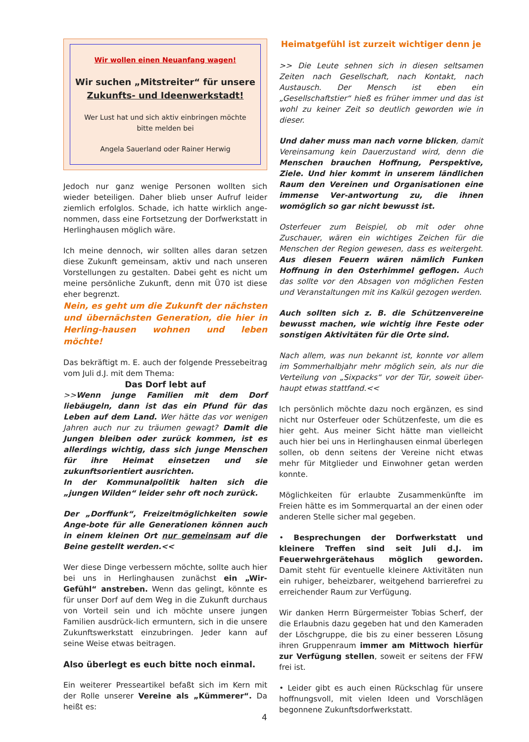Wir wollen einen Neuanfang wagen!
Wir suchen „Mitstreiter“ für unsere Zukunfts- und Ideenwerkstadt!
Wer Lust hat und sich aktiv einbringen möchte bitte melden bei
Angela Sauerland oder Rainer Herwig
Jedoch nur ganz wenige Personen wollten sich wieder beteiligen. Daher blieb unser Aufruf leider ziemlich erfolglos. Schade, ich hatte wirklich ange-nommen, dass eine Fortsetzung der Dorfwerkstatt in Herlinghausen möglich wäre.
Ich meine dennoch, wir sollten alles daran setzen diese Zukunft gemeinsam, aktiv und nach unseren Vorstellungen zu gestalten. Dabei geht es nicht um meine persönliche Zukunft, denn mit Ü70 ist diese eher begrenzt.
Nein, es geht um die Zukunft der nächsten und übernächsten Generation, die hier in Herling-hausen wohnen und leben möchte!
Das bekräftigt m. E. auch der folgende Pressebeitrag vom Juli d.J. mit dem Thema:
Das Dorf lebt auf
>>Wenn junge Familien mit dem Dorf liebäugeln, dann ist das ein Pfund für das Leben auf dem Land. Wer hätte das vor wenigen Jahren auch nur zu träumen gewagt? Damit die Jungen bleiben oder zurück kommen, ist es allerdings wichtig, dass sich junge Menschen für ihre Heimat einsetzen und sie zukunftsorientiert ausrichten.
In der Kommunalpolitik halten sich die „jungen Wilden“ leider sehr oft noch zurück.
Der „Dorffunk“, Freizeitmöglichkeiten sowie Ange-bote für alle Generationen können auch in einem kleinen Ort nur gemeinsam auf die Beine gestellt werden.<<
Wer diese Dinge verbessern möchte, sollte auch hier bei uns in Herlinghausen zunächst ein „Wir-Gefühl“ anstreben. Wenn das gelingt, könnte es für unser Dorf auf dem Weg in die Zukunft durchaus von Vorteil sein und ich möchte unsere jungen Familien ausdrück-lich ermuntern, sich in die unsere Zukunftswerkstatt einzubringen. Jeder kann auf seine Weise etwas beitragen.
Also überlegt es euch bitte noch einmal.
Ein weiterer Presseartikel befaßt sich im Kern mit der Rolle unserer Vereine als „Kümmerer“. Da heißt es:
Heimatgefühl ist zurzeit wichtiger denn je
>> Die Leute sehnen sich in diesen seltsamen Zeiten nach Gesellschaft, nach Kontakt, nach Austausch. Der Mensch ist eben ein „Gesellschaftstier“ hieß es früher immer und das ist wohl zu keiner Zeit so deutlich geworden wie in dieser.
Und daher muss man nach vorne blicken, damit Vereinsamung kein Dauerzustand wird, denn die Menschen brauchen Hoffnung, Perspektive, Ziele. Und hier kommt in unserem ländlichen Raum den Vereinen und Organisationen eine immense Ver-antwortung zu, die ihnen womöglich so gar nicht bewusst ist.
Osterfeuer zum Beispiel, ob mit oder ohne Zuschauer, wären ein wichtiges Zeichen für die Menschen der Region gewesen, dass es weitergeht. Aus diesen Feuern wären nämlich Funken Hoffnung in den Osterhimmel geflogen. Auch das sollte vor den Absagen von möglichen Festen und Veranstaltungen mit ins Kalkül gezogen werden.
Auch sollten sich z. B. die Schützenvereine bewusst machen, wie wichtig ihre Feste oder sonstigen Aktivitäten für die Orte sind.
Nach allem, was nun bekannt ist, konnte vor allem im Sommerhalbjahr mehr möglich sein, als nur die Verteilung von „Sixpacks“ vor der Tür, soweit über-haupt etwas stattfand.<<
Ich persönlich möchte dazu noch ergänzen, es sind nicht nur Osterfeuer oder Schützenfeste, um die es hier geht. Aus meiner Sicht hätte man vielleicht auch hier bei uns in Herlinghausen einmal überlegen sollen, ob denn seitens der Vereine nicht etwas mehr für Mitglieder und Einwohner getan werden konnte.
Möglichkeiten für erlaubte Zusammenkünfte im Freien hätte es im Sommerquartal an der einen oder anderen Stelle sicher mal gegeben.
• Besprechungen der Dorfwerkstatt und kleinere Treffen sind seit Juli d.J. im Feuerwehrgerätehaus möglich geworden. Damit steht für eventuelle kleinere Aktivitäten nun ein ruhiger, beheizbarer, weitgehend barrierefrei zu erreichender Raum zur Verfügung.
Wir danken Herrn Bürgermeister Tobias Scherf, der die Erlaubnis dazu gegeben hat und den Kameraden der Löschgruppe, die bis zu einer besseren Lösung ihren Gruppenraum immer am Mittwoch hierfür zur Verfügung stellen, soweit er seitens der FFW frei ist.
• Leider gibt es auch einen Rückschlag für unsere hoffnungsvoll, mit vielen Ideen und Vorschlägen begonnene Zukunftsdorfwerkstatt.
4